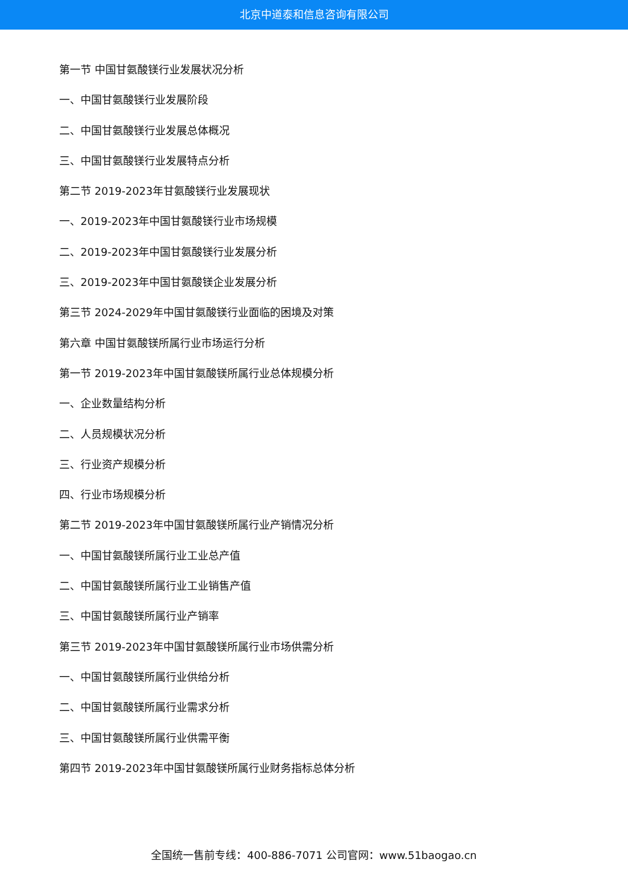北京中道泰和信息咨询有限公司
第一节 中国甘氨酸镁行业发展状况分析
一、中国甘氨酸镁行业发展阶段
二、中国甘氨酸镁行业发展总体概况
三、中国甘氨酸镁行业发展特点分析
第二节 2019-2023年甘氨酸镁行业发展现状
一、2019-2023年中国甘氨酸镁行业市场规模
二、2019-2023年中国甘氨酸镁行业发展分析
三、2019-2023年中国甘氨酸镁企业发展分析
第三节 2024-2029年中国甘氨酸镁行业面临的困境及对策
第六章 中国甘氨酸镁所属行业市场运行分析
第一节 2019-2023年中国甘氨酸镁所属行业总体规模分析
一、企业数量结构分析
二、人员规模状况分析
三、行业资产规模分析
四、行业市场规模分析
第二节 2019-2023年中国甘氨酸镁所属行业产销情况分析
一、中国甘氨酸镁所属行业工业总产值
二、中国甘氨酸镁所属行业工业销售产值
三、中国甘氨酸镁所属行业产销率
第三节 2019-2023年中国甘氨酸镁所属行业市场供需分析
一、中国甘氨酸镁所属行业供给分析
二、中国甘氨酸镁所属行业需求分析
三、中国甘氨酸镁所属行业供需平衡
第四节 2019-2023年中国甘氨酸镁所属行业财务指标总体分析
全国统一售前专线：400-886-7071 公司官网：www.51baogao.cn